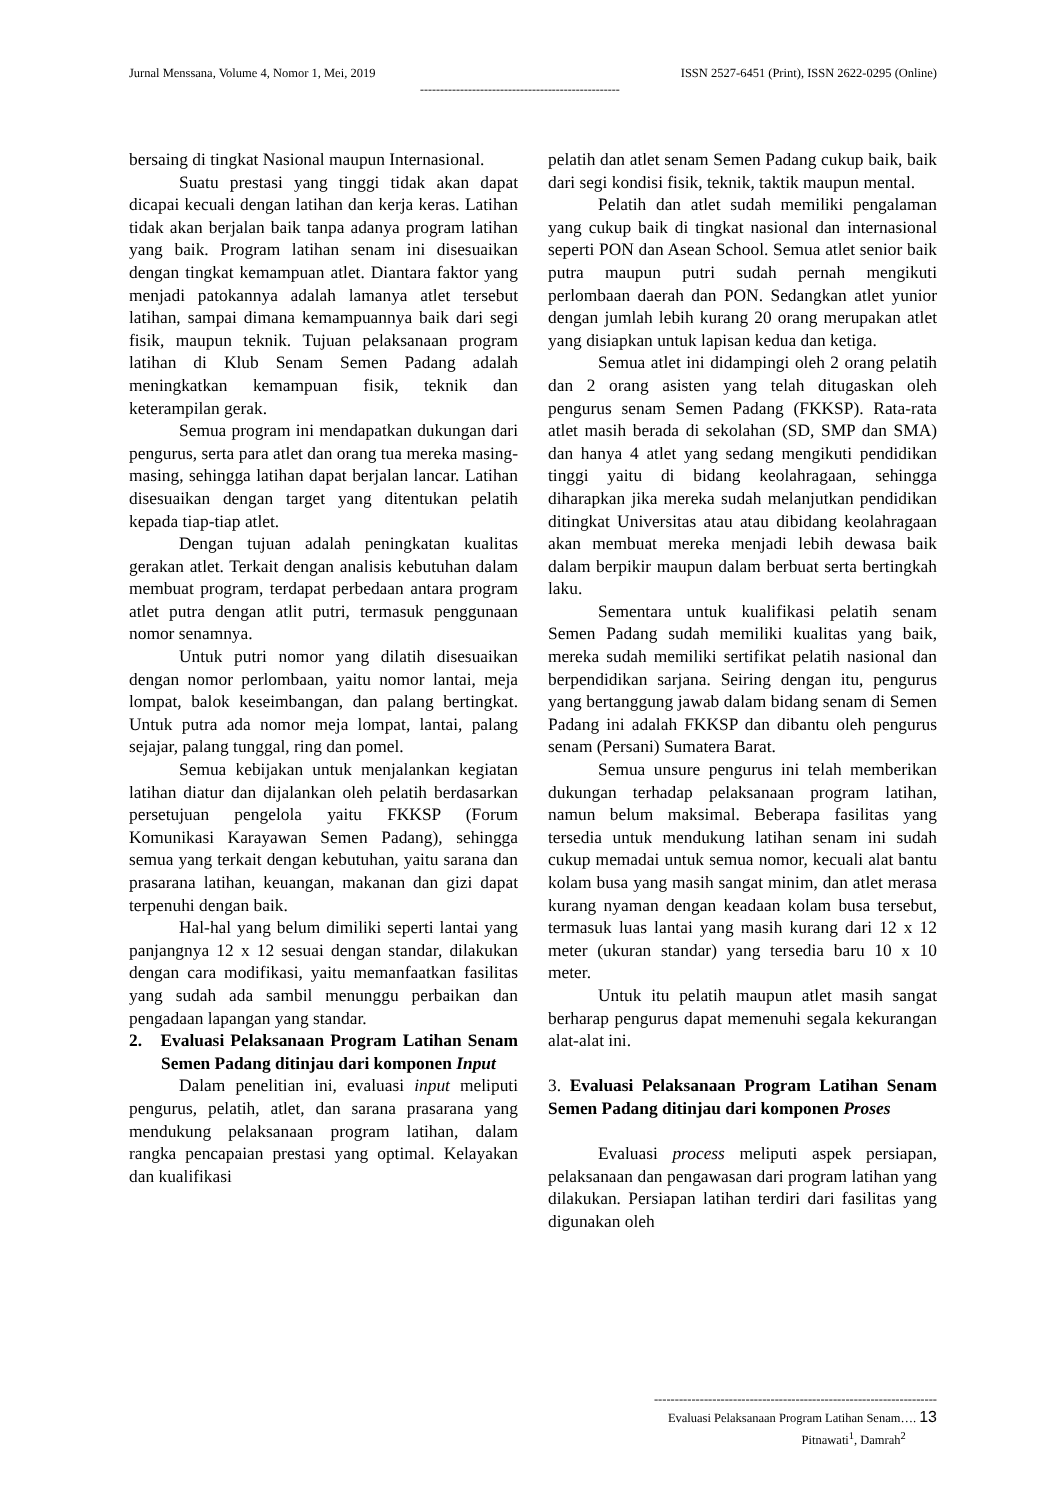Jurnal Menssana, Volume 4, Nomor 1, Mei, 2019 ISSN 2527-6451 (Print), ISSN 2622-0295 (Online)
--------------------------------------------------
bersaing di tingkat Nasional maupun Internasional.
Suatu prestasi yang tinggi tidak akan dapat dicapai kecuali dengan latihan dan kerja keras. Latihan tidak akan berjalan baik tanpa adanya program latihan yang baik. Program latihan senam ini disesuaikan dengan tingkat kemampuan atlet. Diantara faktor yang menjadi patokannya adalah lamanya atlet tersebut latihan, sampai dimana kemampuannya baik dari segi fisik, maupun teknik. Tujuan pelaksanaan program latihan di Klub Senam Semen Padang adalah meningkatkan kemampuan fisik, teknik dan keterampilan gerak.
Semua program ini mendapatkan dukungan dari pengurus, serta para atlet dan orang tua mereka masing-masing, sehingga latihan dapat berjalan lancar. Latihan disesuaikan dengan target yang ditentukan pelatih kepada tiap-tiap atlet.
Dengan tujuan adalah peningkatan kualitas gerakan atlet. Terkait dengan analisis kebutuhan dalam membuat program, terdapat perbedaan antara program atlet putra dengan atlit putri, termasuk penggunaan nomor senamnya.
Untuk putri nomor yang dilatih disesuaikan dengan nomor perlombaan, yaitu nomor lantai, meja lompat, balok keseimbangan, dan palang bertingkat. Untuk putra ada nomor meja lompat, lantai, palang sejajar, palang tunggal, ring dan pomel.
Semua kebijakan untuk menjalankan kegiatan latihan diatur dan dijalankan oleh pelatih berdasarkan persetujuan pengelola yaitu FKKSP (Forum Komunikasi Karayawan Semen Padang), sehingga semua yang terkait dengan kebutuhan, yaitu sarana dan prasarana latihan, keuangan, makanan dan gizi dapat terpenuhi dengan baik.
Hal-hal yang belum dimiliki seperti lantai yang panjangnya 12 x 12 sesuai dengan standar, dilakukan dengan cara modifikasi, yaitu memanfaatkan fasilitas yang sudah ada sambil menunggu perbaikan dan pengadaan lapangan yang standar.
2. Evaluasi Pelaksanaan Program Latihan Senam Semen Padang ditinjau dari komponen Input
Dalam penelitian ini, evaluasi input meliputi pengurus, pelatih, atlet, dan sarana prasarana yang mendukung pelaksanaan program latihan, dalam rangka pencapaian prestasi yang optimal. Kelayakan dan kualifikasi
pelatih dan atlet senam Semen Padang cukup baik, baik dari segi kondisi fisik, teknik, taktik maupun mental.
Pelatih dan atlet sudah memiliki pengalaman yang cukup baik di tingkat nasional dan internasional seperti PON dan Asean School. Semua atlet senior baik putra maupun putri sudah pernah mengikuti perlombaan daerah dan PON. Sedangkan atlet yunior dengan jumlah lebih kurang 20 orang merupakan atlet yang disiapkan untuk lapisan kedua dan ketiga.
Semua atlet ini didampingi oleh 2 orang pelatih dan 2 orang asisten yang telah ditugaskan oleh pengurus senam Semen Padang (FKKSP). Rata-rata atlet masih berada di sekolahan (SD, SMP dan SMA) dan hanya 4 atlet yang sedang mengikuti pendidikan tinggi yaitu di bidang keolahragaan, sehingga diharapkan jika mereka sudah melanjutkan pendidikan ditingkat Universitas atau atau dibidang keolahragaan akan membuat mereka menjadi lebih dewasa baik dalam berpikir maupun dalam berbuat serta bertingkah laku.
Sementara untuk kualifikasi pelatih senam Semen Padang sudah memiliki kualitas yang baik, mereka sudah memiliki sertifikat pelatih nasional dan berpendidikan sarjana. Seiring dengan itu, pengurus yang bertanggung jawab dalam bidang senam di Semen Padang ini adalah FKKSP dan dibantu oleh pengurus senam (Persani) Sumatera Barat.
Semua unsure pengurus ini telah memberikan dukungan terhadap pelaksanaan program latihan, namun belum maksimal. Beberapa fasilitas yang tersedia untuk mendukung latihan senam ini sudah cukup memadai untuk semua nomor, kecuali alat bantu kolam busa yang masih sangat minim, dan atlet merasa kurang nyaman dengan keadaan kolam busa tersebut, termasuk luas lantai yang masih kurang dari 12 x 12 meter (ukuran standar) yang tersedia baru 10 x 10 meter.
Untuk itu pelatih maupun atlet masih sangat berharap pengurus dapat memenuhi segala kekurangan alat-alat ini.
3. Evaluasi Pelaksanaan Program Latihan Senam Semen Padang ditinjau dari komponen Proses
Evaluasi process meliputi aspek persiapan, pelaksanaan dan pengawasan dari program latihan yang dilakukan. Persiapan latihan terdiri dari fasilitas yang digunakan oleh
--------------------------------------------------------------------
Evaluasi Pelaksanaan Program Latihan Senam…. 13
Pitnawati<sup>1</sup>, Damrah<sup>2</sup>